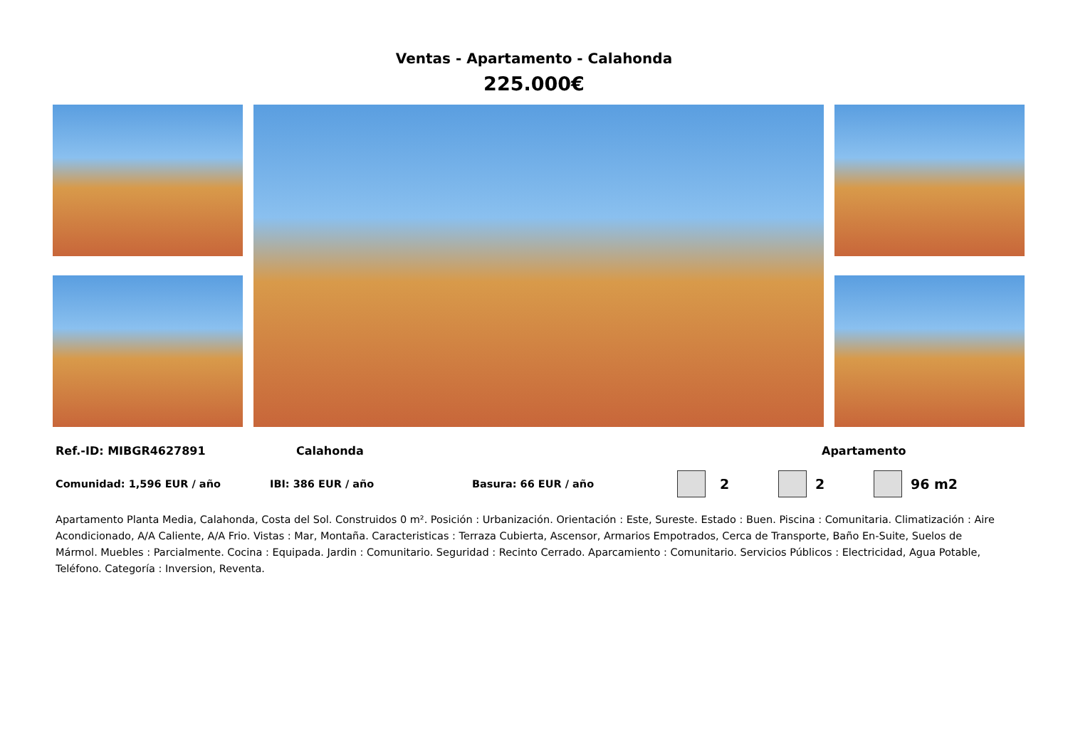Ventas - Apartamento - Calahonda
225.000€
Ref.-ID: MIBGR4627891 Calahonda Apartamento
Comunidad: 1,596 EUR / año IBI: 386 EUR / año Basura: 66 EUR / año 2 2 96 m2
Apartamento Planta Media, Calahonda, Costa del Sol. Construidos 0 m². Posición : Urbanización. Orientación : Este, Sureste. Estado : Buen. Piscina : Comunitaria. Climatización : Aire Acondicionado, A/A Caliente, A/A Frio. Vistas : Mar, Montaña. Caracteristicas : Terraza Cubierta, Ascensor, Armarios Empotrados, Cerca de Transporte, Baño En-Suite, Suelos de Mármol. Muebles : Parcialmente. Cocina : Equipada. Jardin : Comunitario. Seguridad : Recinto Cerrado. Aparcamiento : Comunitario. Servicios Públicos : Electricidad, Agua Potable, Teléfono. Categoría : Inversion, Reventa.